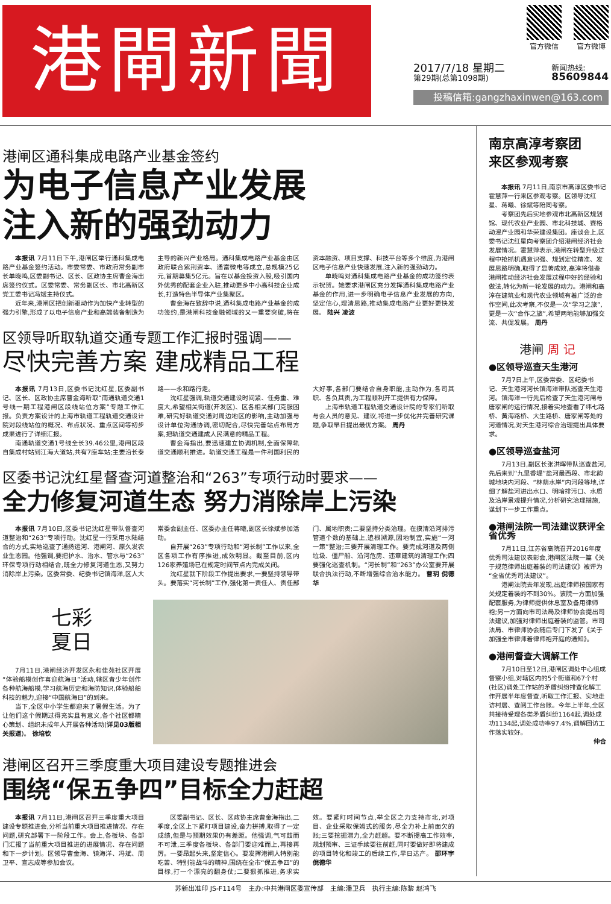港閘新聞
官方微信 官方微博
2017/7/18 星期二
第29期(总第1098期)
新闻热线:
85609844
投稿信箱:gangzhaxinwen@163.com
港闸区通科集成电路产业基金签约
为电子信息产业发展
注入新的强劲动力
本报讯 7月11日下午,港闸区举行通科集成电路产业基金签约活动。市委常委、市政府常务副市长单晓鸣,区委副书记、区长、区政协主席曹金海出席签约仪式。区委常委、常务副区长、市北高新区党工委书记冯斌主持仪式。
近年来,港闸区把创新驱动作为加快产业转型的强力引擎,形成了以电子信息产业和高端装备制造为主导的新兴产业格局。通科集成电路产业基金由区政府联合紫荆资本、通富微电等成立,总规模25亿元,首期募集5亿元。旨在以基金投资入股,吸引国内外优秀的配套企业入驻,推动更多中小高科技企业成长,打造特色半导体产业集聚区。
曹金海在致辞中说,通科集成电路产业基金的成功签约,是港闸科技金融领域的又一重要突破,将在资本融资、项目支撑、科技平台等多个维度,为港闸区电子信息产业快速发展,注入新的强劲动力。
单晓鸣对通科集成电路产业基金的成功签约表示祝贺。她要求港闸区充分发挥通科集成电路产业基金的作用,进一步明确电子信息产业发展的方向,坚定信心,理清思路,推动集成电路产业更好更快发展。 陆兴 凌波
区领导听取轨道交通专题工作汇报时强调——
尽快完善方案 建成精品工程
本报讯 7月13日,区委书记沈红星,区委副书记、区长、区政协主席曹金海听取“南通轨道交通1号线一期工程港闸区段线站位方案”专题工作汇报。负责方案设计的上海市轨道工程轨道交通设计院对段线站位的概况、布点状况、重点区间等初步成果进行了详细汇报。
南通轨道交通1号线全长39.46公里,港闸区段自集成村站到江海大道站,共有7座车站;主要沿长泰路——永和路行走。
沈红星强调,轨道交通建设时间紧、任务重、难度大,希望相关街道(开发区)、区各相关部门克服困难,研究好轨道交通对周边地区的影响,主动加强与设计单位沟通协调,密切配合,尽快完善站点布局方案,把轨道交通建成人民满意的精品工程。
曹金海指出,要迅速建立协调机制,全面保障轨道交通顺利推进。轨道交通工程是一件利国利民的大好事,各部门要结合自身职能,主动作为,各司其职、各负其责,为工程顺利开工提供有力保障。
上海市轨道工程轨道交通设计院的专家们听取与会人员的意见、建议,将进一步优化并完善研究课题,争取早日提出最优方案。 周丹
区委书记沈红星督查河道整治和“263”专项行动时要求——
全力修复河道生态 努力消除岸上污染
本报讯 7月10日,区委书记沈红星带队督查河道整治和“263”专项行动。沈红星一行采用水陆结合的方式,实地巡查了通扬运河、港闸河、原久发农业生态园。他强调,要把护水、治水、管水与“263”环保专项行动相结合,既全力修复河道生态,又努力消除岸上污染。区委常委、纪委书记镇海洋,区人大常委会副主任、区委办主任蒋曦,副区长徐斌参加活动。
自开展“263”专项行动和“河长制”工作以来,全区各项工作有序推进,成效明显。截至目前,区内126家养殖场已在规定时间节点内完成关闭。
沈红星就下阶段工作提出要求,一要坚持领导带头。要落实“河长制”工作,强化第一责任人、责任部门、属地职责;二要坚持分类治理。在摸清沿河排污管道个数的基础上,追根溯源,因地制宜,实施“一河一策”整治;三要开展清理工作。要完成河道及两侧垃圾、僵尸船、沿河危房、违章建筑的清理工作;四要强化巡查机制。“河长制”和“263”办公室要开展联合执法行动,不断增强综合治水能力。 曹玥 倪德华
七彩
夏日
7月11日,港闸经济开发区永和佳苑社区开展“体验船模创作喜迎航海日”活动,辖区青少年创作各种航海船模,学习航海历史和海防知识,体验船舶科技的魅力,迎接“中国航海日”的到来。
当下,全区中小学生都迎来了暑假生活。为了让他们这个假期过得充实且有意义,各个社区都精心策划、组织未成年人开展各种活动(详见03版相关报道)。 徐培钦
港闸区召开三季度重大项目建设专题推进会
围绕“保五争四”目标全力赶超
本报讯 7月11日,港闸区召开三季度重大项目建设专题推进会,分析当前重大项目推进情况、存在问题,研究部署下一阶段工作。会上,各板块、各部门汇报了当前重大项目推进的进展情况、存在问题和下一步计划。区领导曹金海、镇海洋、冯斌、周卫平、宣志成等参加会议。
区委副书记、区长、区政协主席曹金海指出,二季度,全区上下紧盯项目建设,奋力拼搏,取得了一定成绩,但是与预期效果仍有差距。他强调,气可鼓而不可泄,三季度各板块、各部门要迎难而上,再接再厉。一要昂起头来,坚定信心。要发挥港闸人特别能吃苦、特别能战斗的精神,围绕在全市“保五争四”的目标,打一个漂亮的翻身仗;二要狠抓推进,务求实效。要紧盯时间节点,举全区之力支持市北,对项目、企业采取保姆式的服务,尽全力补上前面欠的账;三要挖掘潜力,全力赶超。要不断提高工作效率,规划预审、三证手续要往前赶,同时要做好即将建成的项目转化和竣工的后续工作,早日达产。 邵环宇 倪德华
南京高淳考察团
来区参观考察
本报讯 7月11日,南京市高淳区委书记霍慧萍一行来区参观考察。区领导沈红星、蒋曦、徐斌等陪同考察。
考察团先后实地参观市北高新区规划馆、现代农业产业园、市北科技城、赛格动漫产业园和华荣建设集团。座谈会上,区委书记沈红星向考察团介绍港闸经济社会发展情况。霍慧萍表示,港闸在转型升级过程中抢抓机遇意识强、规划定位精准、发展思路明确,取得了显著成效,高淳将借鉴港闸推动经济社会发展过程中好的经验和做法,转化为新一轮发展的动力。港闸和高淳在建筑业和现代农业领域有着广泛的合作空间,此次考察,不仅是一次“学习之旅”,更是一次“合作之旅”,希望两地能够加强交流、共促发展。 周丹
港闸 周 记
●区领导巡查天生港河
7月7日上午,区委常委、区纪委书记、天生港河河长镇海洋带队巡查天生港河。镇海洋一行先后检查了天生港河闸与唐家闸的运行情况,接着实地查看了纬七路桥、黄海路桥、大生路桥、唐家闸等处的河道情况,对天生港河综合治理提出具体要求。
●区领导巡查盐河
7月13日,副区长张洪晖带队巡查盐河,先后来到“九里香堤”盐河最西段、市北韵城地块内河段、“林荫水岸”内河段等地,详细了解盐河进出水口、明暗排污口、水质及沿岸景观提升情况,分析研究治理措施,谋划下一步工作重点。
●港闸法院一司法建议获评全省优秀
7月11日,江苏省高院召开2016年度优秀司法建议表彰会,港闸区法院一篇《关于规范律师出庭着装的司法建议》被评为“全省优秀司法建议”。
港闸法院去年发现,出庭律师按国家有关规定着装的不到30%。该院一方面加强配套服务,为律师提供休息室及备用律师袍;另一方面向市司法局及律师协会提出司法建议,加强对律师出庭着装的监管。市司法局、市律师协会随后专门下发了《关于加强全市律师着律师袍开庭的通知》。
●港闸督查大调解工作
7月10日至12日,港闸区调处中心组成督察小组,对辖区内的5个街道和67个村(社区)调处工作站的矛盾纠纷排查化解工作开展半年度督查,听取工作汇报、实地走访村居、查阅工作台账。今年上半年,全区共接待受理各类矛盾纠纷1164起,调处成功1134起,调处成功率97.4%,调解回访工作落实较好。
仲合
苏新出准印 JS-F114号　主办:中共港闸区委宣传部　主编:潘卫兵　执行主编:陈黎 赵鸿飞